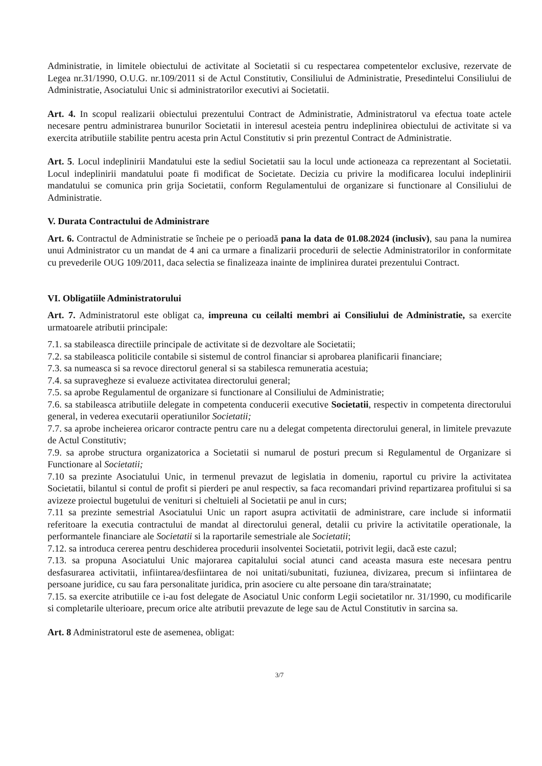Administratie, in limitele obiectului de activitate al Societatii si cu respectarea competentelor exclusive, rezervate de Legea nr.31/1990, O.U.G. nr.109/2011 si de Actul Constitutiv, Consiliului de Administratie, Presedintelui Consiliului de Administratie, Asociatului Unic si administratorilor executivi ai Societatii.
Art. 4. In scopul realizarii obiectului prezentului Contract de Administratie, Administratorul va efectua toate actele necesare pentru administrarea bunurilor Societatii in interesul acesteia pentru indeplinirea obiectului de activitate si va exercita atributiile stabilite pentru acesta prin Actul Constitutiv si prin prezentul Contract de Administratie.
Art. 5. Locul indeplinirii Mandatului este la sediul Societatii sau la locul unde actioneaza ca reprezentant al Societatii. Locul indeplinirii mandatului poate fi modificat de Societate. Decizia cu privire la modificarea locului indeplinirii mandatului se comunica prin grija Societatii, conform Regulamentului de organizare si functionare al Consiliului de Administratie.
V. Durata Contractului de Administrare
Art. 6. Contractul de Administratie se încheie pe o perioadă pana la data de 01.08.2024 (inclusiv), sau pana la numirea unui Administrator cu un mandat de 4 ani ca urmare a finalizarii procedurii de selectie Administratorilor in conformitate cu prevederile OUG 109/2011, daca selectia se finalizeaza inainte de implinirea duratei prezentului Contract.
VI. Obligatiile Administratorului
Art. 7. Administratorul este obligat ca, impreuna cu ceilalti membri ai Consiliului de Administratie, sa exercite urmatoarele atributii principale:
7.1. sa stabileasca directiile principale de activitate si de dezvoltare ale Societatii;
7.2. sa stabileasca politicile contabile si sistemul de control financiar si aprobarea planificarii financiare;
7.3. sa numeasca si sa revoce directorul general si sa stabilesca remuneratia acestuia;
7.4. sa supravegheze si evalueze activitatea directorului general;
7.5. sa aprobe Regulamentul de organizare si functionare al Consiliului de Administratie;
7.6. sa stabileasca atributiile delegate in competenta conducerii executive Societatii, respectiv in competenta directorului general, in vederea executarii operatiunilor Societatii;
7.7. sa aprobe incheierea oricaror contracte pentru care nu a delegat competenta directorului general, in limitele prevazute de Actul Constitutiv;
7.9. sa aprobe structura organizatorica a Societatii si numarul de posturi precum si Regulamentul de Organizare si Functionare al Societatii;
7.10 sa prezinte Asociatului Unic, in termenul prevazut de legislatia in domeniu, raportul cu privire la activitatea Societatii, bilantul si contul de profit si pierderi pe anul respectiv, sa faca recomandari privind repartizarea profitului si sa avizeze proiectul bugetului de venituri si cheltuieli al Societatii pe anul in curs;
7.11 sa prezinte semestrial Asociatului Unic un raport asupra activitatii de administrare, care include si informatii referitoare la executia contractului de mandat al directorului general, detalii cu privire la activitatile operationale, la performantele financiare ale Societatii si la raportarile semestriale ale Societatii;
7.12. sa introduca cererea pentru deschiderea procedurii insolventei Societatii, potrivit legii, dacă este cazul;
7.13. sa propuna Asociatului Unic majorarea capitalului social atunci cand aceasta masura este necesara pentru desfasurarea activitatii, infiintarea/desfiintarea de noi unitati/subunitati, fuziunea, divizarea, precum si infiintarea de persoane juridice, cu sau fara personalitate juridica, prin asociere cu alte persoane din tara/strainatate;
7.15. sa exercite atributiile ce i-au fost delegate de Asociatul Unic conform Legii societatilor nr. 31/1990, cu modificarile si completarile ulterioare, precum orice alte atributii prevazute de lege sau de Actul Constitutiv in sarcina sa.
Art. 8 Administratorul este de asemenea, obligat:
3/7